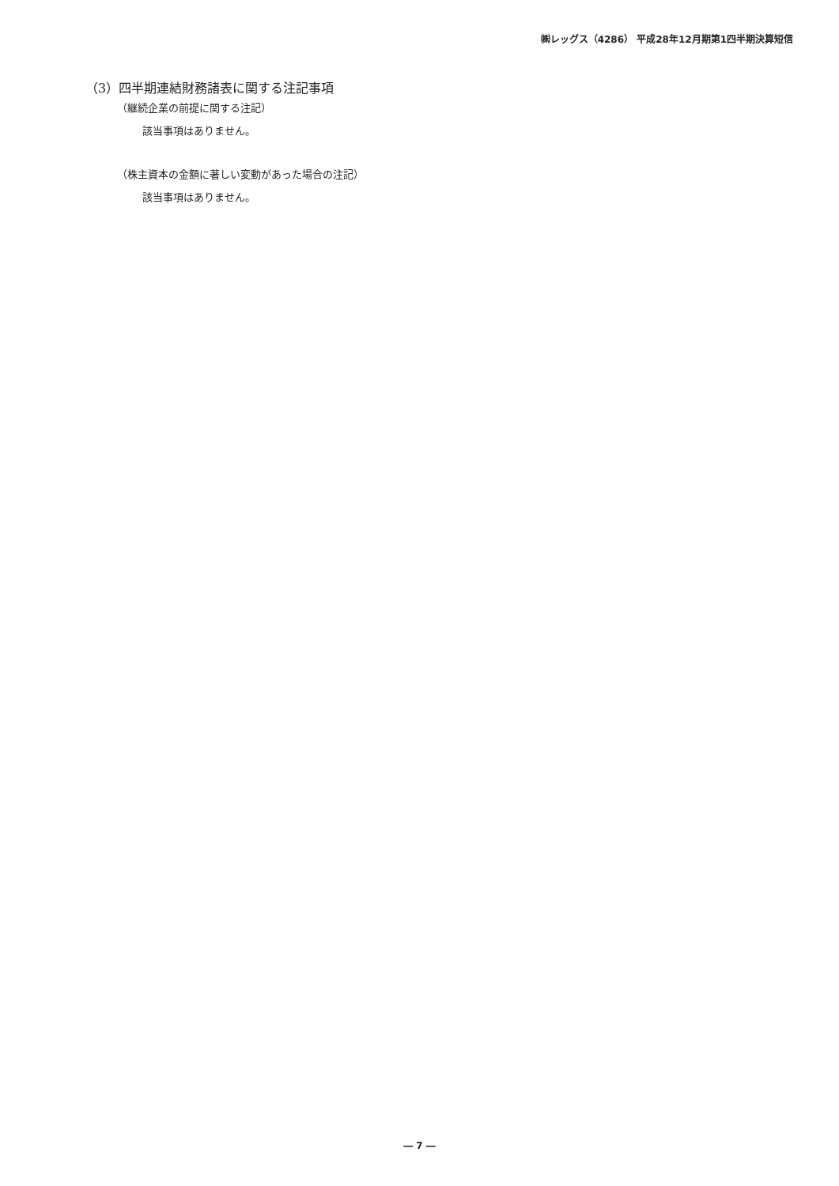㈱レッグス（4286） 平成28年12月期第1四半期決算短信
（3）四半期連結財務諸表に関する注記事項
（継続企業の前提に関する注記）
該当事項はありません。
（株主資本の金額に著しい変動があった場合の注記）
該当事項はありません。
― 7 ―